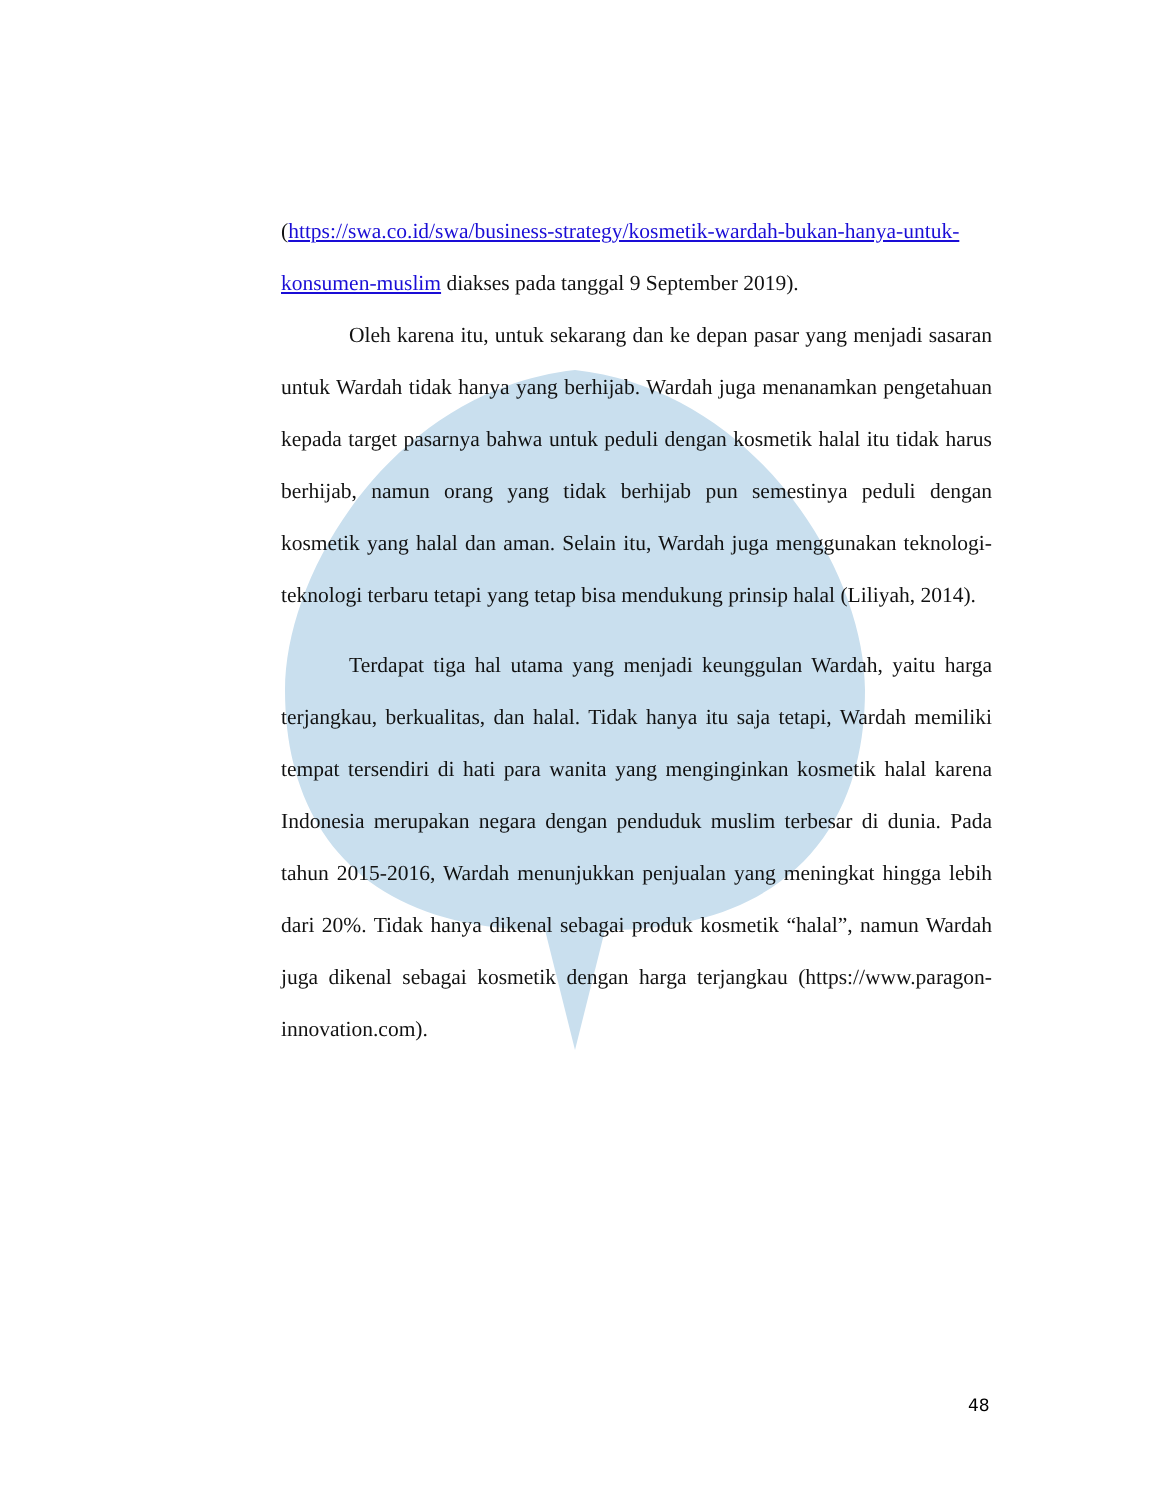(https://swa.co.id/swa/business-strategy/kosmetik-wardah-bukan-hanya-untuk-konsumen-muslim diakses pada tanggal 9 September 2019).
Oleh karena itu, untuk sekarang dan ke depan pasar yang menjadi sasaran untuk Wardah tidak hanya yang berhijab. Wardah juga menanamkan pengetahuan kepada target pasarnya bahwa untuk peduli dengan kosmetik halal itu tidak harus berhijab, namun orang yang tidak berhijab pun semestinya peduli dengan kosmetik yang halal dan aman. Selain itu, Wardah juga menggunakan teknologi-teknologi terbaru tetapi yang tetap bisa mendukung prinsip halal (Liliyah, 2014).
Terdapat tiga hal utama yang menjadi keunggulan Wardah, yaitu harga terjangkau, berkualitas, dan halal. Tidak hanya itu saja tetapi, Wardah memiliki tempat tersendiri di hati para wanita yang menginginkan kosmetik halal karena Indonesia merupakan negara dengan penduduk muslim terbesar di dunia. Pada tahun 2015-2016, Wardah menunjukkan penjualan yang meningkat hingga lebih dari 20%. Tidak hanya dikenal sebagai produk kosmetik “halal”, namun Wardah juga dikenal sebagai kosmetik dengan harga terjangkau (https://www.paragon-innovation.com).
48